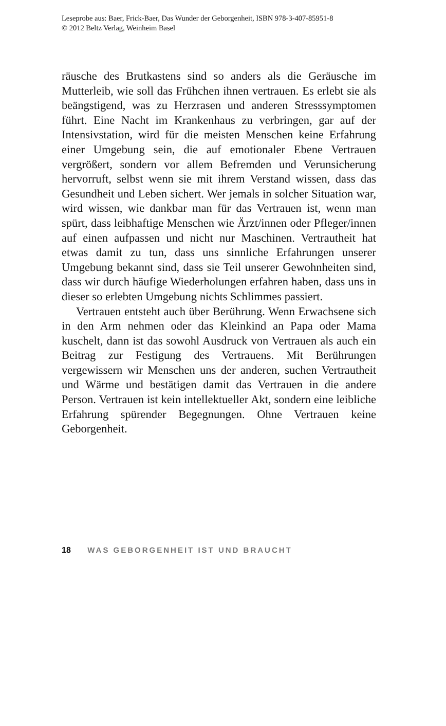Leseprobe aus: Baer, Frick-Baer, Das Wunder der Geborgenheit, ISBN 978-3-407-85951-8
© 2012 Beltz Verlag, Weinheim Basel
räusche des Brutkastens sind so anders als die Geräusche im Mutterleib, wie soll das Frühchen ihnen vertrauen. Es erlebt sie als beängstigend, was zu Herzrasen und anderen Stresssymptomen führt. Eine Nacht im Krankenhaus zu verbringen, gar auf der Intensivstation, wird für die meisten Menschen keine Erfahrung einer Umgebung sein, die auf emotionaler Ebene Vertrauen vergrößert, sondern vor allem Befremden und Verunsicherung hervorruft, selbst wenn sie mit ihrem Verstand wissen, dass das Gesundheit und Leben sichert. Wer jemals in solcher Situation war, wird wissen, wie dankbar man für das Vertrauen ist, wenn man spürt, dass leibhaftige Menschen wie Ärzt/innen oder Pfleger/innen auf einen aufpassen und nicht nur Maschinen. Vertrautheit hat etwas damit zu tun, dass uns sinnliche Erfahrungen unserer Umgebung bekannt sind, dass sie Teil unserer Gewohnheiten sind, dass wir durch häufige Wiederholungen erfahren haben, dass uns in dieser so erlebten Umgebung nichts Schlimmes passiert.
Vertrauen entsteht auch über Berührung. Wenn Erwachsene sich in den Arm nehmen oder das Kleinkind an Papa oder Mama kuschelt, dann ist das sowohl Ausdruck von Vertrauen als auch ein Beitrag zur Festigung des Vertrauens. Mit Berührungen vergewissern wir Menschen uns der anderen, suchen Vertrautheit und Wärme und bestätigen damit das Vertrauen in die andere Person. Vertrauen ist kein intellektueller Akt, sondern eine leibliche Erfahrung spürender Begegnungen. Ohne Vertrauen keine Geborgenheit.
18 WAS GEBORGENHEIT IST UND BRAUCHT